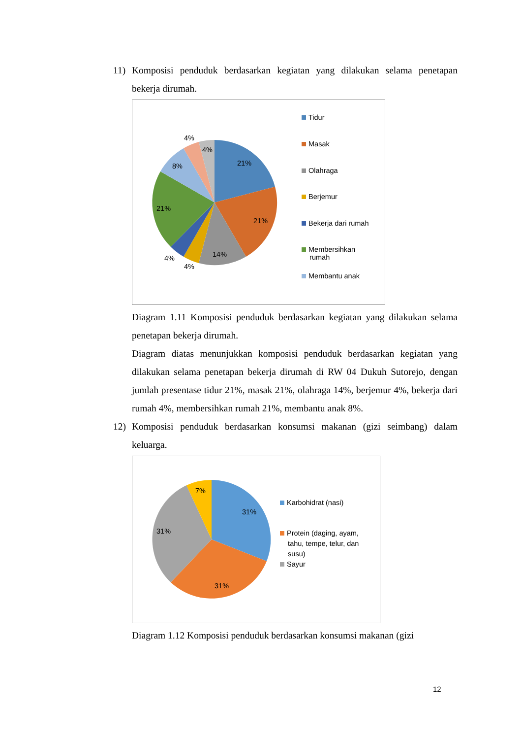11) Komposisi penduduk berdasarkan kegiatan yang dilakukan selama penetapan bekerja dirumah.
21%
21%
14%
4%
4%
21%
8%
4%
4%
Tidur
Masak
Olahraga
Berjemur
Bekerja dari rumah
Membersihkan
rumah
Membantu anak
Diagram 1.11 Komposisi penduduk berdasarkan kegiatan yang dilakukan selama penetapan bekerja dirumah.
Diagram diatas menunjukkan komposisi penduduk berdasarkan kegiatan yang dilakukan selama penetapan bekerja dirumah di RW 04 Dukuh Sutorejo, dengan jumlah presentase tidur 21%, masak 21%, olahraga 14%, berjemur 4%, bekerja dari rumah 4%, membersihkan rumah 21%, membantu anak 8%.
12) Komposisi penduduk berdasarkan konsumsi makanan (gizi seimbang) dalam keluarga.
7%
31%
31%
31%
Karbohidrat (nasi)
Protein (daging, ayam,
tahu, tempe, telur, dan
susu)
Sayur
Diagram 1.12 Komposisi penduduk berdasarkan konsumsi makanan (gizi
12